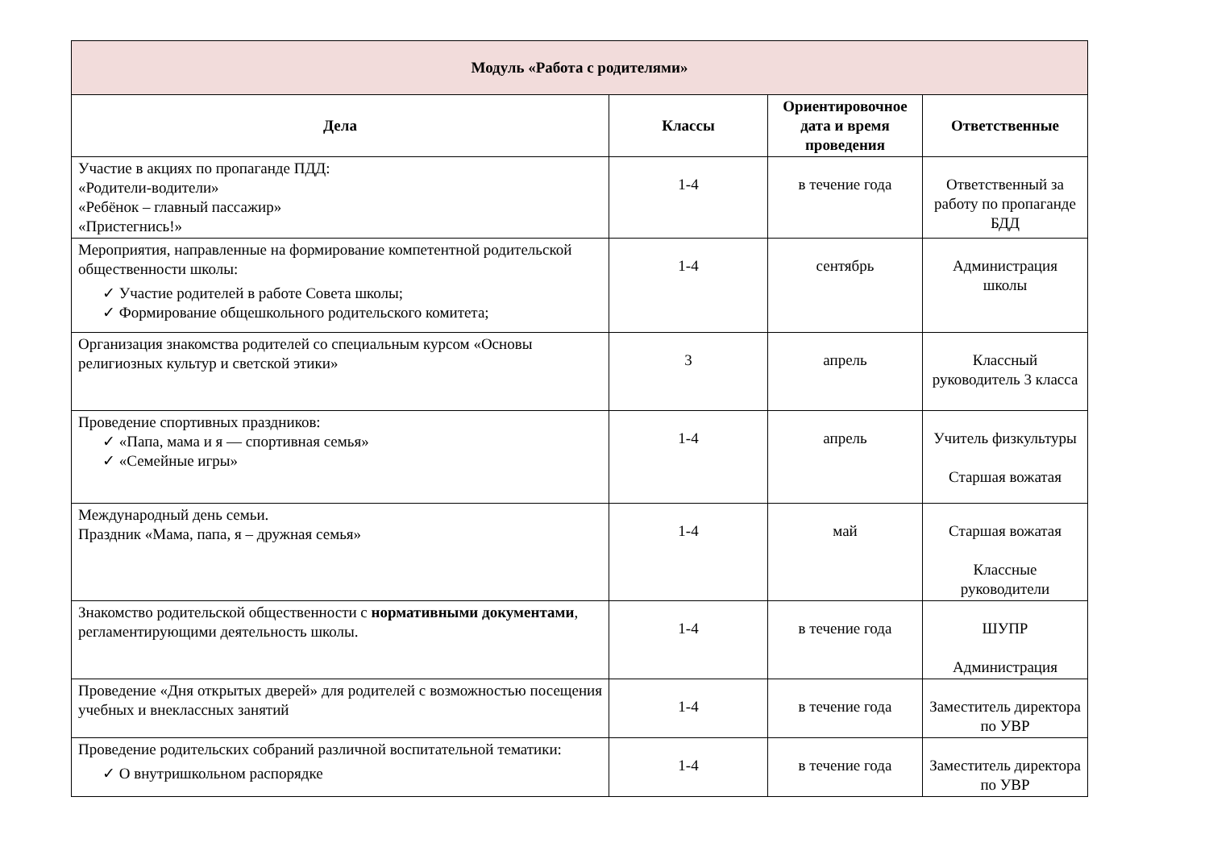| Модуль «Работа с родителями» | | | |
| Дела | Классы | Ориентировочное дата и время проведения | Ответственные |
| Участие в акциях по пропаганде ПДД: «Родители-водители» «Ребёнок – главный пассажир» «Пристегнись!» | 1-4 | в течение года | Ответственный за работу по пропаганде БДД |
| Мероприятия, направленные на формирование компетентной родительской общественности школы: ✓ Участие родителей в работе Совета школы; ✓ Формирование общешкольного родительского комитета; | 1-4 | сентябрь | Администрация школы |
| Организация знакомства родителей со специальным курсом «Основы религиозных культур и светской этики» | 3 | апрель | Классный руководитель 3 класса |
| Проведение спортивных праздников: ✓ «Папа, мама и я — спортивная семья» ✓ «Семейные игры» | 1-4 | апрель | Учитель физкультуры Старшая вожатая |
| Международный день семьи. Праздник «Мама, папа, я – дружная семья» | 1-4 | май | Старшая вожатая Классные руководители |
| Знакомство родительской общественности с нормативными документами , регламентирующими деятельность школы. | 1-4 | в течение года | ШУПР Администрация |
| Проведение «Дня открытых дверей» для родителей с возможностью посещения учебных и внеклассных занятий | 1-4 | в течение года | Заместитель директора по УВР |
| Проведение родительских собраний различной воспитательной тематики: ✓ О внутришкольном распорядке | 1-4 | в течение года | Заместитель директора по УВР |